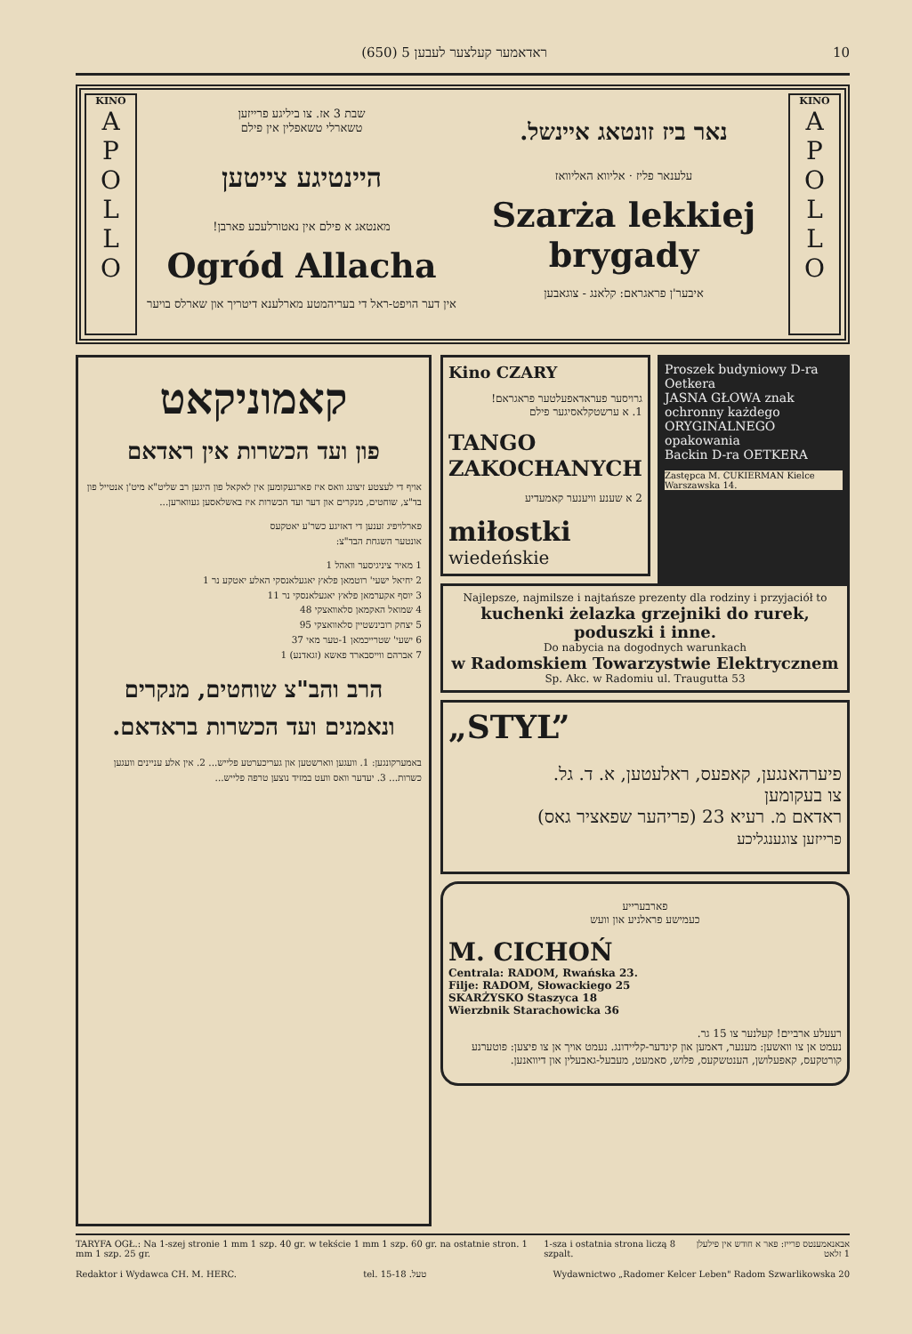ראדאמער קעלצער לעבען 5 (650) 10
KINO
A
P
O
L
L
O
שבת 3 אז. צו ביליגע פרייזען
טשארלי טשאפלין אין פילם
היינטיגע צייטען
מאנטאג א פילם אין נאטורלעכע פארבן!
Ogród Allacha
אין דער הויפט-ראל די בעריהמטע מארלענא דיטריך און שארלס בויער
נאר ביז זונטאג איינשל.
עלענאר פליז · אליווא האליוואז
Szarża lekkiej brygady
איבער'ן פראגראם: קלאנג - צוגאבען
KINO
A
P
O
L
L
O
קאמוניקאט
פון ועד הכשרות אין ראדאם
אויף די לעצטע זיצונג וואס איז פארגעקומען אין לאקאל פון היגען רב שליט"א מיט'ן אנטייל פון בד"צ, שוחטים, מנקרים און דער ועד הכשרות איז באשלאסען געווארען...
פארלויפיג זענען די דאזיגע כשר'ע יאטקעס
אונטער השגחת הבד"צ:
1 מאיר ציניגיסער וואהל 1
2 יחיאל ישעי' רוטמאן פלאץ יאגעלאנסקי האלע יאטקע נר 1
3 יוסף אקערמאן פלאץ יאגעלאנסקי נר 11
4 שמואל האקמאן סלאוואצקי 48
5 יצחק רובינשטיין סלאוואצקי 95
6 ישעי' שטרייכמאן 1-טער מאי 37
7 אברהם ווייסבארד פאשא (זגאדנע) 1
הרב והב"צ שוחטים, מנקרים ונאמנים ועד הכשרות בראדאם.
באמערקונגען: 1. וועגען ווארשטען און געריכערטע פלייש... 2. אין אלע עניינים וועגען כשרות... 3. יעדער וואס וועט במזיד נוצען טרפה פלייש...
Kino CZARY
גרויסער פעראדאפעלטער פראגראם!
1. א ערשטקלאסיגער פילם
TANGO ZAKOCHANYCH
2 א שענע וויענער קאמעדיע
miłostki
wiedeńskie
Proszek budyniowy D-ra Oetkera
JASNA GŁOWA znak ochronny każdego ORYGINALNEGO opakowania
Backin D-ra OETKERA
Zastępca M. CUKIERMAN Kielce Warszawska 14.
Najlepsze, najmilsze i najtańsze prezenty dla rodziny i przyjaciół to
kuchenki żelazka grzejniki do rurek, poduszki i inne.
Do nabycia na dogodnych warunkach
w Radomskiem Towarzystwie Elektrycznem Sp. Akc. w Radomiu ul. Traugutta 53
„STYL”
פיערהאנגען, קאפעס, ראלעטען, א. ד. גל.
צו בעקומען
ראדאם מ. רעיא 23 (פריהער שפאציר גאס)
פרייזען צוגענגליכע
פארבערייע
כעמישע פראלניע און וועש
M. CICHOŃ
Centrala: RADOM, Rwańska 23.
Filje: RADOM, Słowackiego 25
SKARŻYSKO Staszyca 18
Wierzbnik Starachowicka 36
רעעלע ארביים! קעלנער צו 15 גר.
נעמט אן צו וואשען: מענער, דאמען און קינדער-קליידונג. נעמט אויך אן צו פיצען: פוטערנע קורטקעס, קאפעלושן, הענטשקעס, פלוש, סאמעט, מעבעל-גאבעלין און דיוואנען.
TARYFA OGŁ.: Na 1-szej stronie 1 mm 1 szp. 40 gr. w tekście 1 mm 1 szp. 60 gr. na ostatnie stron. 1 mm 1 szp. 25 gr. 1-sza i ostatnia strona liczą 8 szpalt. אבאנאמענטס פרייז: פאר א חודש אין פילעלן 1 זלאט
Redaktor i Wydawca CH. M. HERC. tel. 15-18 .טעל Wydawnictwo „Radomer Kelcer Leben" Radom Szwarlikowska 20